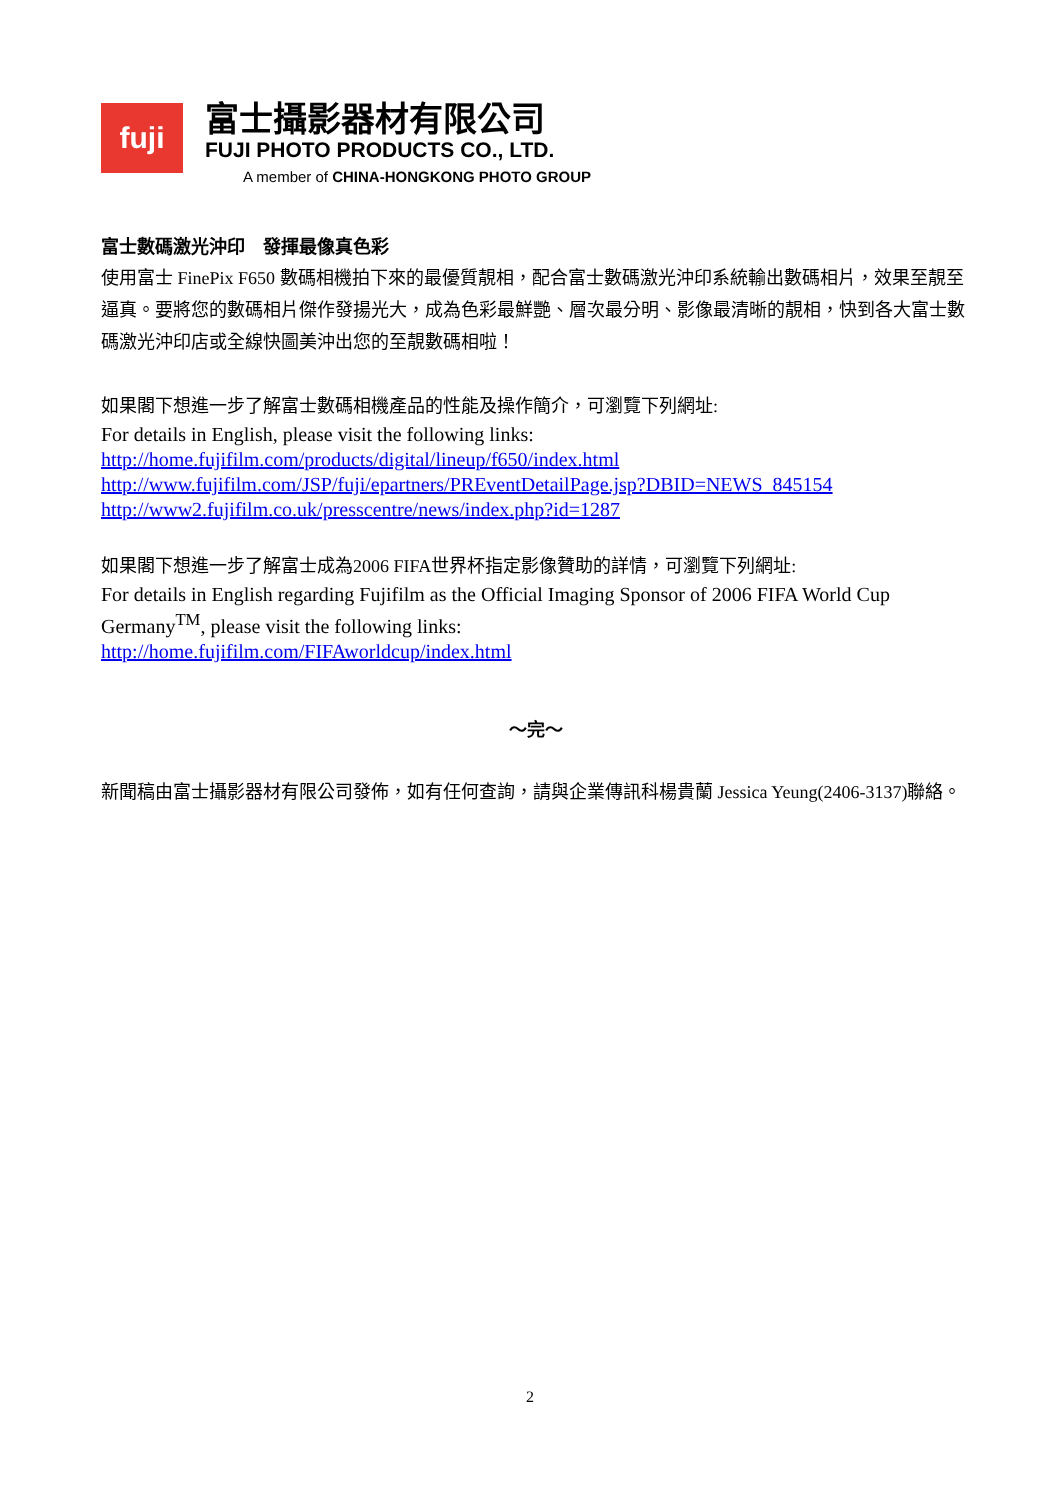fuji
富士攝影器材有限公司
FUJI PHOTO PRODUCTS CO., LTD.
A member of CHINA-HONGKONG PHOTO GROUP
富士數碼激光沖印　發揮最像真色彩
使用富士 FinePix F650 數碼相機拍下來的最優質靚相，配合富士數碼激光沖印系統輸出數碼相片，效果至靚至逼真。要將您的數碼相片傑作發揚光大，成為色彩最鮮艷、層次最分明、影像最清晰的靚相，快到各大富士數碼激光沖印店或全線快圖美沖出您的至靚數碼相啦！
如果閣下想進一步了解富士數碼相機產品的性能及操作簡介，可瀏覽下列網址:
For details in English, please visit the following links:
http://home.fujifilm.com/products/digital/lineup/f650/index.html
http://www.fujifilm.com/JSP/fuji/epartners/PREventDetailPage.jsp?DBID=NEWS_845154
http://www2.fujifilm.co.uk/presscentre/news/index.php?id=1287
如果閣下想進一步了解富士成為2006 FIFA世界杯指定影像贊助的詳情，可瀏覽下列網址:
For details in English regarding Fujifilm as the Official Imaging Sponsor of 2006 FIFA World Cup Germany<sup>TM</sup>, please visit the following links:
http://home.fujifilm.com/FIFAworldcup/index.html
～完～
新聞稿由富士攝影器材有限公司發佈，如有任何查詢，請與企業傳訊科楊貴蘭 Jessica Yeung(2406-3137)聯絡。
2